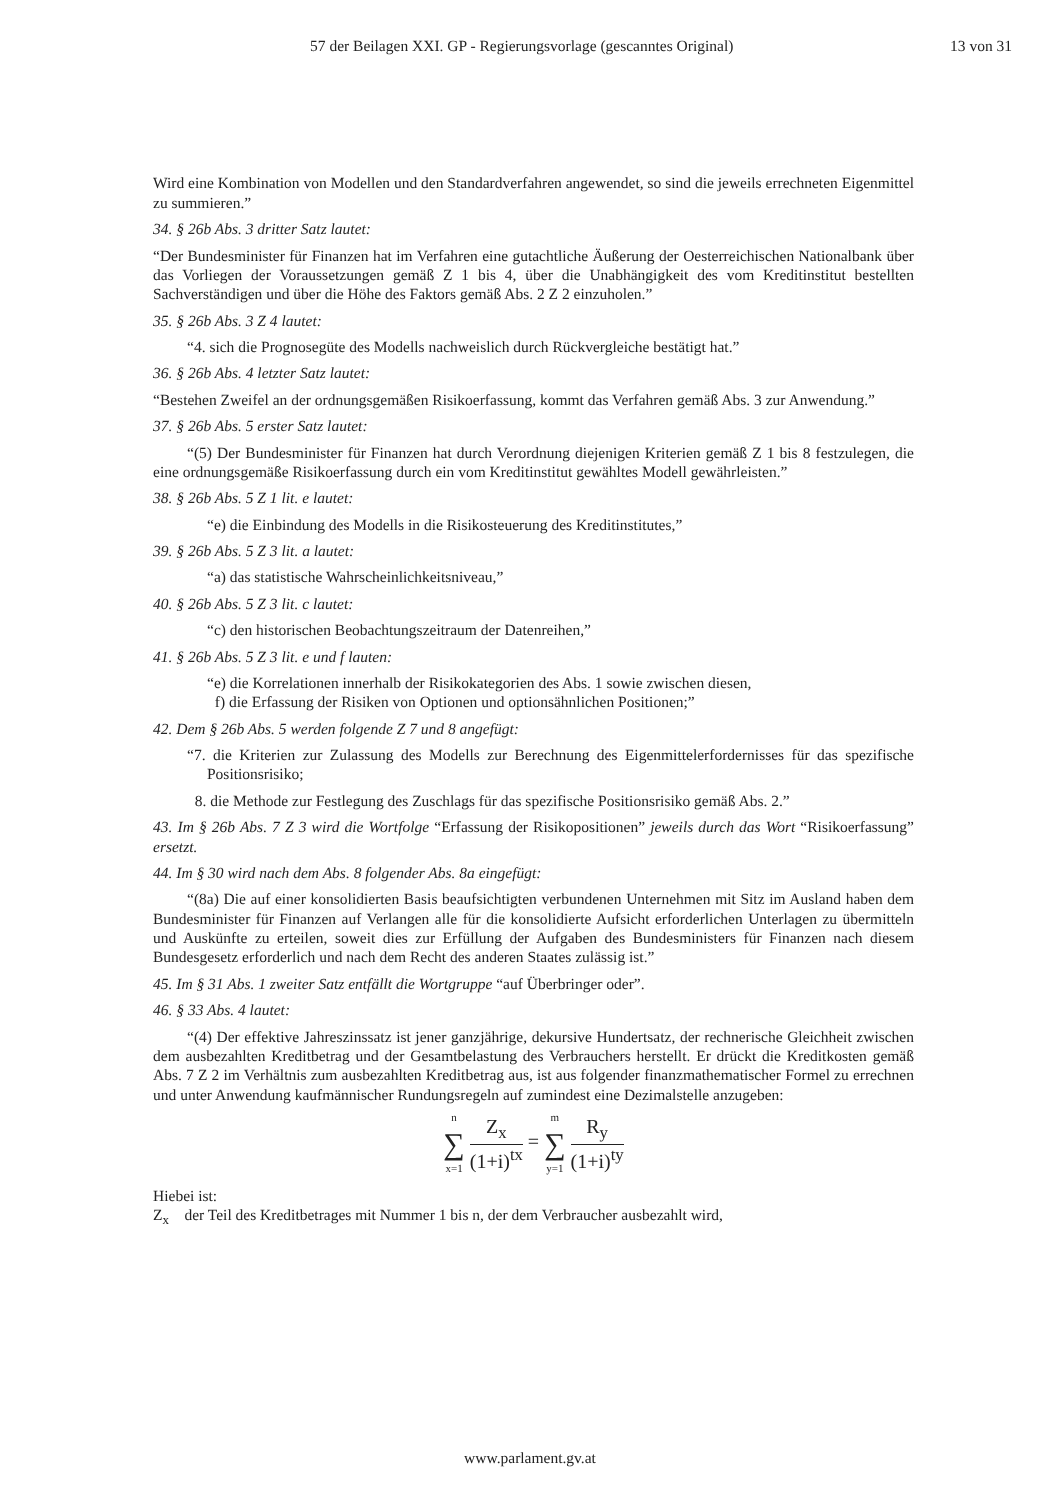57 der Beilagen XXI. GP - Regierungsvorlage (gescanntes Original) 13 von 31
Wird eine Kombination von Modellen und den Standardverfahren angewendet, so sind die jeweils errechneten Eigenmittel zu summieren.”
34. § 26b Abs. 3 dritter Satz lautet:
“Der Bundesminister für Finanzen hat im Verfahren eine gutachtliche Äußerung der Oesterreichischen Nationalbank über das Vorliegen der Voraussetzungen gemäß Z 1 bis 4, über die Unabhängigkeit des vom Kreditinstitut bestellten Sachverständigen und über die Höhe des Faktors gemäß Abs. 2 Z 2 einzuholen.”
35. § 26b Abs. 3 Z 4 lautet:
“4. sich die Prognosegüte des Modells nachweislich durch Rückvergleiche bestätigt hat.”
36. § 26b Abs. 4 letzter Satz lautet:
“Bestehen Zweifel an der ordnungsgemäßen Risikoerfassung, kommt das Verfahren gemäß Abs. 3 zur Anwendung.”
37. § 26b Abs. 5 erster Satz lautet:
“(5) Der Bundesminister für Finanzen hat durch Verordnung diejenigen Kriterien gemäß Z 1 bis 8 festzulegen, die eine ordnungsgemäße Risikoerfassung durch ein vom Kreditinstitut gewähltes Modell gewährleisten.”
38. § 26b Abs. 5 Z 1 lit. e lautet:
“e) die Einbindung des Modells in die Risikosteuerung des Kreditinstitutes,”
39. § 26b Abs. 5 Z 3 lit. a lautet:
“a) das statistische Wahrscheinlichkeitsniveau,”
40. § 26b Abs. 5 Z 3 lit. c lautet:
“c) den historischen Beobachtungszeitraum der Datenreihen,”
41. § 26b Abs. 5 Z 3 lit. e und f lauten:
“e) die Korrelationen innerhalb der Risikokategorien des Abs. 1 sowie zwischen diesen,
f) die Erfassung der Risiken von Optionen und optionsähnlichen Positionen;”
42. Dem § 26b Abs. 5 werden folgende Z 7 und 8 angefügt:
“7. die Kriterien zur Zulassung des Modells zur Berechnung des Eigenmittelerfordernisses für das spezifische Positionsrisiko;
8. die Methode zur Festlegung des Zuschlags für das spezifische Positionsrisiko gemäß Abs. 2.”
43. Im § 26b Abs. 7 Z 3 wird die Wortfolge “Erfassung der Risikopositionen” jeweils durch das Wort “Risikoerfassung” ersetzt.
44. Im § 30 wird nach dem Abs. 8 folgender Abs. 8a eingefügt:
“(8a) Die auf einer konsolidierten Basis beaufsichtigten verbundenen Unternehmen mit Sitz im Ausland haben dem Bundesminister für Finanzen auf Verlangen alle für die konsolidierte Aufsicht erforderlichen Unterlagen zu übermitteln und Auskünfte zu erteilen, soweit dies zur Erfüllung der Aufgaben des Bundesministers für Finanzen nach diesem Bundesgesetz erforderlich und nach dem Recht des anderen Staates zulässig ist.”
45. Im § 31 Abs. 1 zweiter Satz entfällt die Wortgruppe “auf Überbringer oder”.
46. § 33 Abs. 4 lautet:
“(4) Der effektive Jahreszinssatz ist jener ganzjährige, dekursive Hundertsatz, der rechnerische Gleichheit zwischen dem ausbezahlten Kreditbetrag und der Gesamtbelastung des Verbrauchers herstellt. Er drückt die Kreditkosten gemäß Abs. 7 Z 2 im Verhältnis zum ausbezahlten Kreditbetrag aus, ist aus folgender finanzmathematischer Formel zu errechnen und unter Anwendung kaufmännischer Rundungsregeln auf zumindest eine Dezimalstelle anzugeben:
n ∑ x=1 Z<sub>x</sub> (1+i)<sup>tx</sup> = m ∑ y=1 R<sub>y</sub> (1+i)<sup>ty</sup>
Hiebei ist:
Z<sub>x</sub> der Teil des Kreditbetrages mit Nummer 1 bis n, der dem Verbraucher ausbezahlt wird,
www.parlament.gv.at